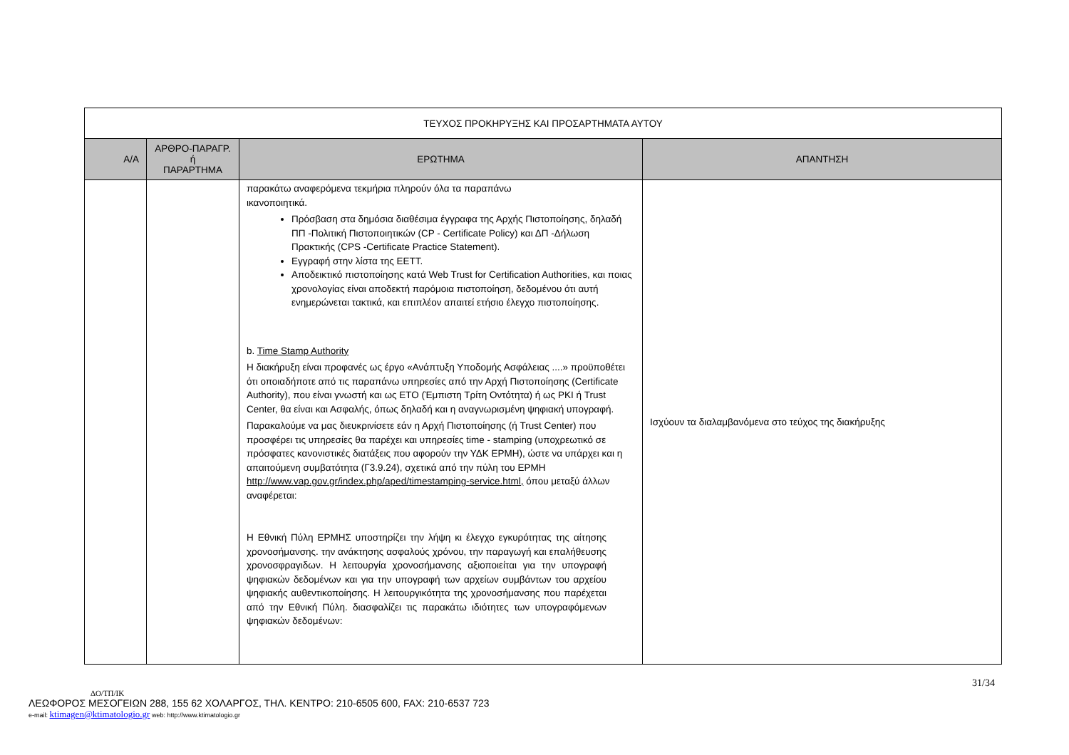| ΤΕΥΧΟΣ ΠΡΟΚΗΡΥΞΗΣ ΚΑΙ ΠΡΟΣΑΡΤΗΜΑΤΑ ΑΥΤΟΥ | | | |
| Α/Α | ΑΡΘΡΟ-ΠΑΡΑΓΡ. ή ΠΑΡΑΡΤΗΜΑ | ΕΡΩΤΗΜΑ | ΑΠΑΝΤΗΣΗ |
| | | παρακάτω αναφερόμενα τεκμήρια πληρούν όλα τα παραπάνω ικανοποιητικά. Πρόσβαση στα δημόσια διαθέσιμα έγγραφα της Αρχής Πιστοποίησης, δηλαδή ΠΠ -Πολιτική Πιστοποιητικών (CP - Certificate Policy) και ΔΠ -Δήλωση Πρακτικής (CPS -Certificate Practice Statement). Εγγραφή στην λίστα της ΕΕΤΤ. Αποδεικτικό πιστοποίησης κατά Web Trust for Certification Authorities, και ποιας χρονολογίας είναι αποδεκτή παρόμοια πιστοποίηση, δεδομένου ότι αυτή ενημερώνεται τακτικά, και επιπλέον απαιτεί ετήσιο έλεγχο πιστοποίησης. b. Time Stamp Authority Η διακήρυξη είναι προφανές ως έργο «Ανάπτυξη Υποδομής Ασφάλειας ....» προϋποθέτει ότι οποιαδήποτε από τις παραπάνω υπηρεσίες από την Αρχή Πιστοποίησης (Certificate Authority), που είναι γνωστή και ως ΕΤΟ (Έμπιστη Τρίτη Οντότητα) ή ως PKI ή Trust Center, θα είναι και Ασφαλής, όπως δηλαδή και η αναγνωρισμένη ψηφιακή υπογραφή. Παρακαλούμε να μας διευκρινίσετε εάν η Αρχή Πιστοποίησης (ή Trust Center) που προσφέρει τις υπηρεσίες θα παρέχει και υπηρεσίες time - stamping (υποχρεωτικό σε πρόσφατες κανονιστικές διατάξεις που αφορούν την ΥΔΚ ΕΡΜΗ), ώστε να υπάρχει και η απαιτούμενη συμβατότητα (Γ3.9.24), σχετικά από την πύλη του ΕΡΜΗ http://www.vap.gov.gr/index.php/aped/timestamping-service.html, όπου μεταξύ άλλων αναφέρεται: Η Εθνική Πύλη ΕΡΜΗΣ υποστηρίζει την λήψη κι έλεγχο εγκυρότητας της αίτησης χρονοσήμανσης. την ανάκτησης ασφαλούς χρόνου, την παραγωγή και επαλήθευσης χρονοσφραγιδων. Η λειτουργία χρονοσήμανσης αξιοποιείται για την υπογραφή ψηφιακών δεδομένων και για την υπογραφή των αρχείων συμβάντων του αρχείου ψηφιακής αυθεντικοποίησης. Η λειτουργικότητα της χρονοσήμανσης που παρέχεται από την Εθνική Πύλη. διασφαλίζει τις παρακάτω ιδιότητες των υπογραφόμενων ψηφιακών δεδομένων: | Ισχύουν τα διαλαμβανόμενα στο τεύχος της διακήρυξης |
31/34
ΔΟ/ΤΠ/ΙΚ
ΛΕΩΦΟΡΟΣ ΜΕΣΟΓΕΙΩΝ 288, 155 62 ΧΟΛΑΡΓΟΣ, ΤΗΛ. ΚΕΝΤΡΟ: 210-6505 600, FAX: 210-6537 723
e-mail: ktimagen@ktimatologio.gr web: http://www.ktimatologio.gr